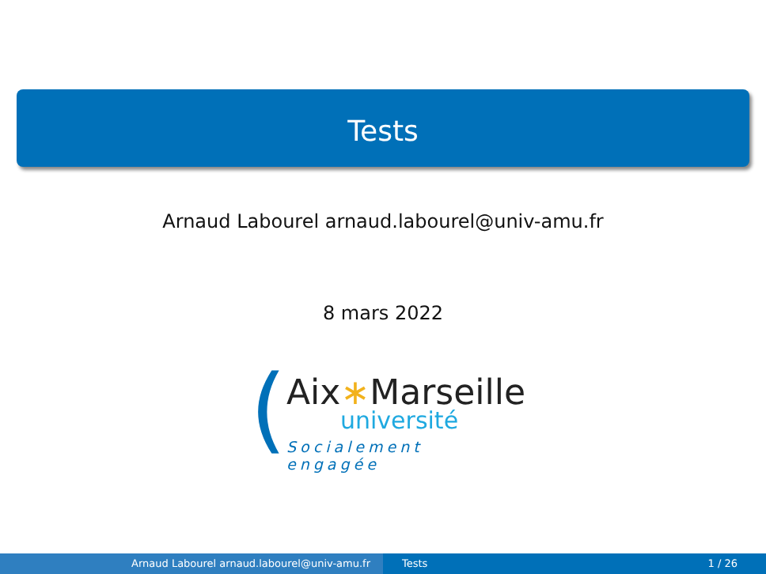Tests
Arnaud Labourel arnaud.labourel@univ-amu.fr
8 mars 2022
( Aix∗Marseille
université
Socialement engagée
Arnaud Labourel arnaud.labourel@univ-amu.fr Tests 1 / 26